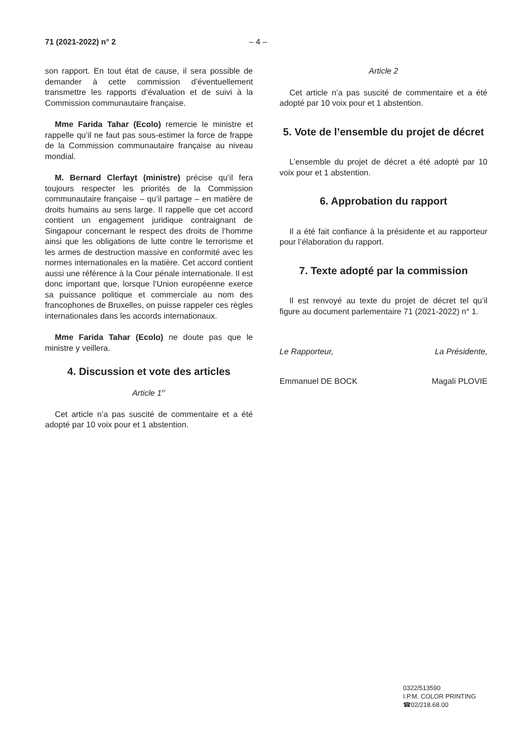71 (2021-2022) n° 2 – 4 –
son rapport. En tout état de cause, il sera possible de demander à cette commission d’éventuellement transmettre les rapports d’évaluation et de suivi à la Commission communautaire française.
Mme Farida Tahar (Ecolo) remercie le ministre et rappelle qu’il ne faut pas sous-estimer la force de frappe de la Commission communautaire française au niveau mondial.
M. Bernard Clerfayt (ministre) précise qu’il fera toujours respecter les priorités de la Commission communautaire française – qu’il partage – en matière de droits humains au sens large. Il rappelle que cet accord contient un engagement juridique contraignant de Singapour concernant le respect des droits de l’homme ainsi que les obligations de lutte contre le terrorisme et les armes de destruction massive en conformité avec les normes internationales en la matière. Cet accord contient aussi une référence à la Cour pénale internationale. Il est donc important que, lorsque l’Union européenne exerce sa puissance politique et commerciale au nom des francophones de Bruxelles, on puisse rappeler ces règles internationales dans les accords internationaux.
Mme Farida Tahar (Ecolo) ne doute pas que le ministre y veillera.
4. Discussion et vote des articles
Article 1<sup>er</sup>
Cet article n’a pas suscité de commentaire et a été adopté par 10 voix pour et 1 abstention.
Article 2
Cet article n’a pas suscité de commentaire et a été adopté par 10 voix pour et 1 abstention.
5. Vote de l’ensemble du projet de décret
L’ensemble du projet de décret a été adopté par 10 voix pour et 1 abstention.
6. Approbation du rapport
Il a été fait confiance à la présidente et au rapporteur pour l’élaboration du rapport.
7. Texte adopté par la commission
Il est renvoyé au texte du projet de décret tel qu’il figure au document parlementaire 71 (2021-2022) n° 1.
Le Rapporteur, La Présidente,
Emmanuel DE BOCK Magali PLOVIE
0322/513590
I.P.M. COLOR PRINTING
☎02/218.68.00